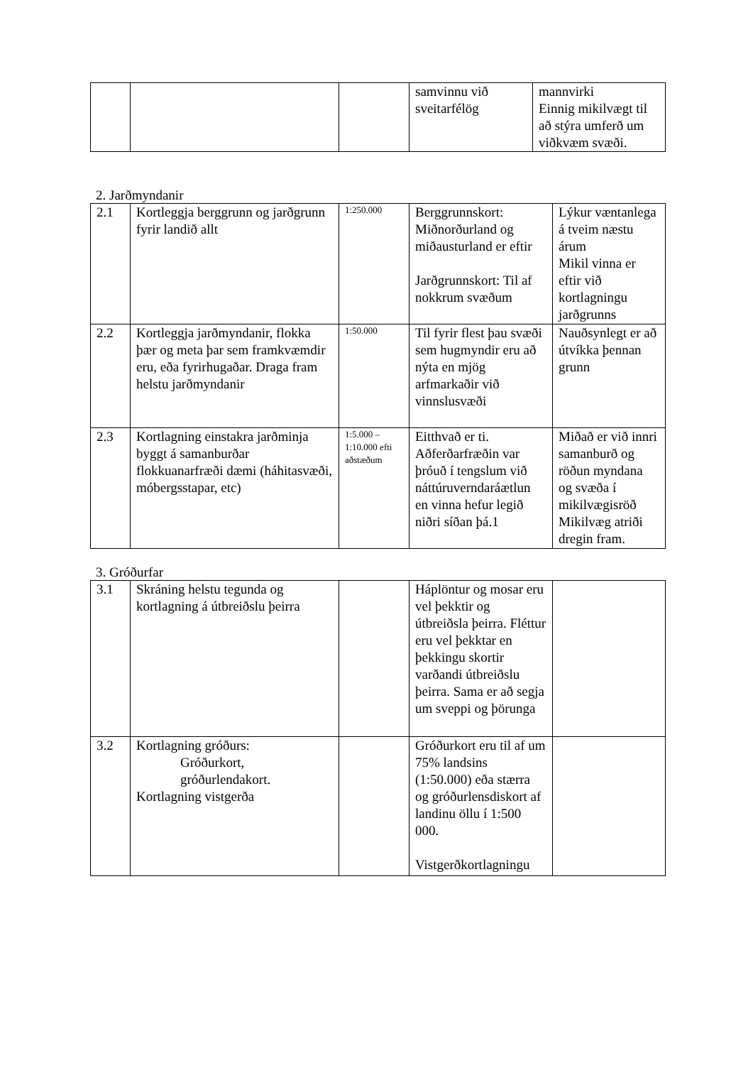| | | | samvinnu við sveitarfélög | mannvirki Einnig mikilvægt til að stýra umferð um viðkvæm svæði. |
2. Jarðmyndanir
| 2.1 | Kortleggja berggrunn og jarðgrunn fyrir landið allt | 1:250.000 | Berggrunnskort: Miðnorðurland og miðausturland er eftir Jarðgrunnskort: Til af nokkrum svæðum | Lýkur væntanlega á tveim næstu árum Mikil vinna er eftir við kortlagningu jarðgrunns |
| 2.2 | Kortleggja jarðmyndanir, flokka þær og meta þar sem framkvæmdir eru, eða fyrirhugaðar. Draga fram helstu jarðmyndanir | 1:50.000 | Til fyrir flest þau svæði sem hugmyndir eru að nýta en mjög arfmarkaðir við vinnslusvæði | Nauðsynlegt er að útvíkka þennan grunn |
| 2.3 | Kortlagning einstakra jarðminja byggt á samanburðar flokkuanarfræði dæmi (háhitasvæði, móbergsstapar, etc) | 1:5.000 – 1:10.000 efti aðstæðum | Eitthvað er ti. Aðferðarfræðin var þróuð í tengslum við náttúruverndaráætlun en vinna hefur legið niðri síðan þá.1 | Miðað er við innri samanburð og röðun myndana og svæða í mikilvægisröð Mikilvæg atriði dregin fram. |
3. Gróðurfar
| 3.1 | Skráning helstu tegunda og kortlagning á útbreiðslu þeirra | | Háplöntur og mosar eru vel þekktir og útbreiðsla þeirra. Fléttur eru vel þekktar en þekkingu skortir varðandi útbreiðslu þeirra. Sama er að segja um sveppi og þörunga | |
| 3.2 | Kortlagning gróðurs: Gróðurkort, gróðurlendakort. Kortlagning vistgerða | | Gróðurkort eru til af um 75% landsins (1:50.000) eða stærra og gróðurlensdiskort af landinu öllu í 1:500 000. Vistgerðkortlagningu | |